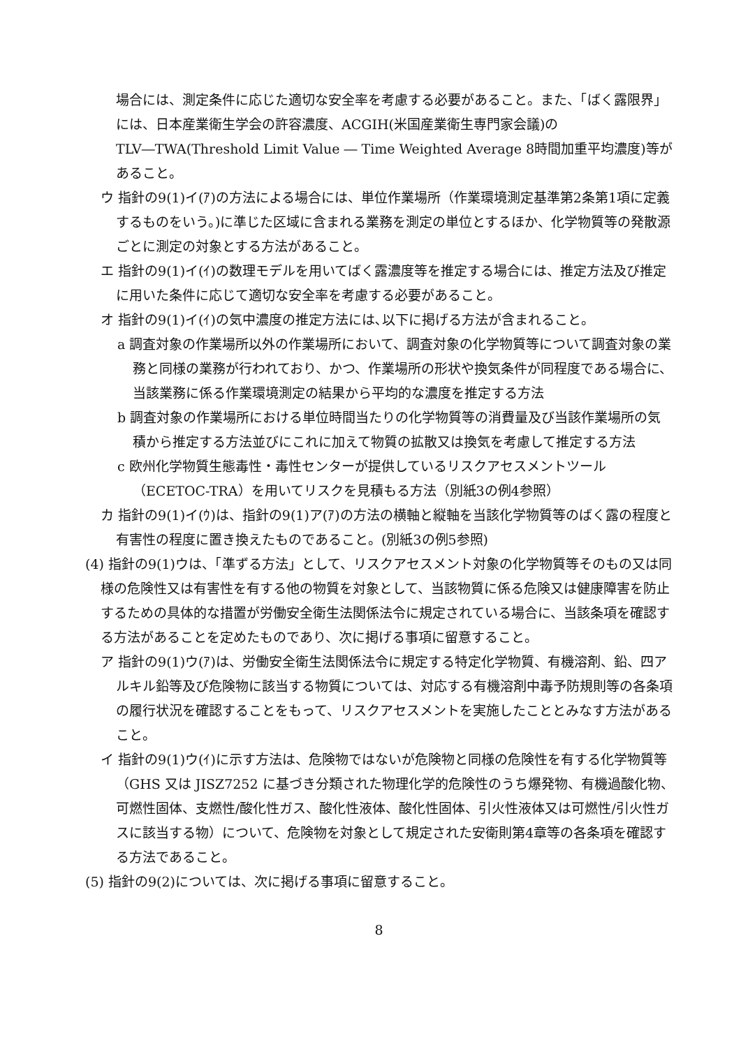場合には、測定条件に応じた適切な安全率を考慮する必要があること。また、「ばく露限界」には、日本産業衛生学会の許容濃度、ACGIH(米国産業衛生専門家会議)のTLV―TWA(Threshold Limit Value ― Time Weighted Average 8時間加重平均濃度)等があること。
ウ 指針の9(1)イ(ｱ)の方法による場合には、単位作業場所（作業環境測定基準第2条第1項に定義するものをいう。)に準じた区域に含まれる業務を測定の単位とするほか、化学物質等の発散源ごとに測定の対象とする方法があること。
エ 指針の9(1)イ(ｲ)の数理モデルを用いてばく露濃度等を推定する場合には、推定方法及び推定に用いた条件に応じて適切な安全率を考慮する必要があること。
オ 指針の9(1)イ(ｲ)の気中濃度の推定方法には､以下に掲げる方法が含まれること。
a 調査対象の作業場所以外の作業場所において、調査対象の化学物質等について調査対象の業務と同様の業務が行われており、かつ、作業場所の形状や換気条件が同程度である場合に、当該業務に係る作業環境測定の結果から平均的な濃度を推定する方法
b 調査対象の作業場所における単位時間当たりの化学物質等の消費量及び当該作業場所の気積から推定する方法並びにこれに加えて物質の拡散又は換気を考慮して推定する方法
c 欧州化学物質生態毒性・毒性センターが提供しているリスクアセスメントツール（ECETOC-TRA）を用いてリスクを見積もる方法（別紙3の例4参照）
カ 指針の9(1)イ(ｳ)は、指針の9(1)ア(ｱ)の方法の横軸と縦軸を当該化学物質等のばく露の程度と有害性の程度に置き換えたものであること。(別紙3の例5参照)
(4) 指針の9(1)ウは、「準ずる方法」として、リスクアセスメント対象の化学物質等そのもの又は同様の危険性又は有害性を有する他の物質を対象として、当該物質に係る危険又は健康障害を防止するための具体的な措置が労働安全衛生法関係法令に規定されている場合に、当該条項を確認する方法があることを定めたものであり、次に掲げる事項に留意すること。
ア 指針の9(1)ウ(ｱ)は、労働安全衛生法関係法令に規定する特定化学物質、有機溶剤、鉛、四アルキル鉛等及び危険物に該当する物質については、対応する有機溶剤中毒予防規則等の各条項の履行状況を確認することをもって、リスクアセスメントを実施したこととみなす方法があること。
イ 指針の9(1)ウ(ｲ)に示す方法は、危険物ではないが危険物と同様の危険性を有する化学物質等（GHS 又は JISZ7252 に基づき分類された物理化学的危険性のうち爆発物、有機過酸化物、可燃性固体、支燃性/酸化性ガス、酸化性液体、酸化性固体、引火性液体又は可燃性/引火性ガスに該当する物）について、危険物を対象として規定された安衛則第4章等の各条項を確認する方法であること。
(5) 指針の9(2)については、次に掲げる事項に留意すること。
8